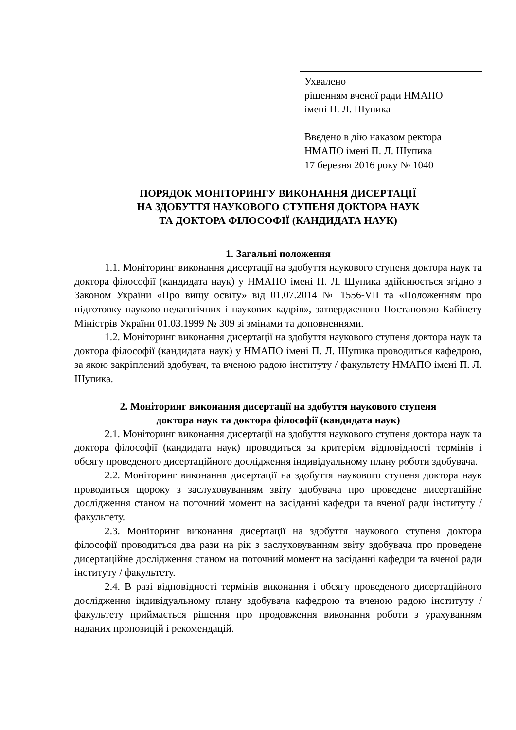Ухвалено
рішенням вченої ради НМАПО
імені П. Л. Шупика
Введено в дію наказом ректора
НМАПО імені П. Л. Шупика
17 березня 2016 року № 1040
ПОРЯДОК МОНІТОРИНГУ ВИКОНАННЯ ДИСЕРТАЦІЇ
НА ЗДОБУТТЯ НАУКОВОГО СТУПЕНЯ ДОКТОРА НАУК
ТА ДОКТОРА ФІЛОСОФІЇ (КАНДИДАТА НАУК)
1. Загальні положення
1.1. Моніторинг виконання дисертації на здобуття наукового ступеня доктора наук та доктора філософії (кандидата наук) у НМАПО імені П. Л. Шупика здійснюється згідно з Законом України «Про вищу освіту» від 01.07.2014 № 1556-VII та «Положенням про підготовку науково-педагогічних і наукових кадрів», затвердженого Постановою Кабінету Міністрів України 01.03.1999 № 309 зі змінами та доповненнями.
1.2. Моніторинг виконання дисертації на здобуття наукового ступеня доктора наук та доктора філософії (кандидата наук) у НМАПО імені П. Л. Шупика проводиться кафедрою, за якою закріплений здобувач, та вченою радою інституту / факультету НМАПО імені П. Л. Шупика.
2. Моніторинг виконання дисертації на здобуття наукового ступеня
доктора наук та доктора філософії (кандидата наук)
2.1. Моніторинг виконання дисертації на здобуття наукового ступеня доктора наук та доктора філософії (кандидата наук) проводиться за критерієм відповідності термінів і обсягу проведеного дисертаційного дослідження індивідуальному плану роботи здобувача.
2.2. Моніторинг виконання дисертації на здобуття наукового ступеня доктора наук проводиться щороку з заслуховуванням звіту здобувача про проведене дисертаційне дослідження станом на поточний момент на засіданні кафедри та вченої ради інституту / факультету.
2.3. Моніторинг виконання дисертації на здобуття наукового ступеня доктора філософії проводиться два рази на рік з заслуховуванням звіту здобувача про проведене дисертаційне дослідження станом на поточний момент на засіданні кафедри та вченої ради інституту / факультету.
2.4. В разі відповідності термінів виконання і обсягу проведеного дисертаційного дослідження індивідуальному плану здобувача кафедрою та вченою радою інституту / факультету приймається рішення про продовження виконання роботи з урахуванням наданих пропозицій і рекомендацій.